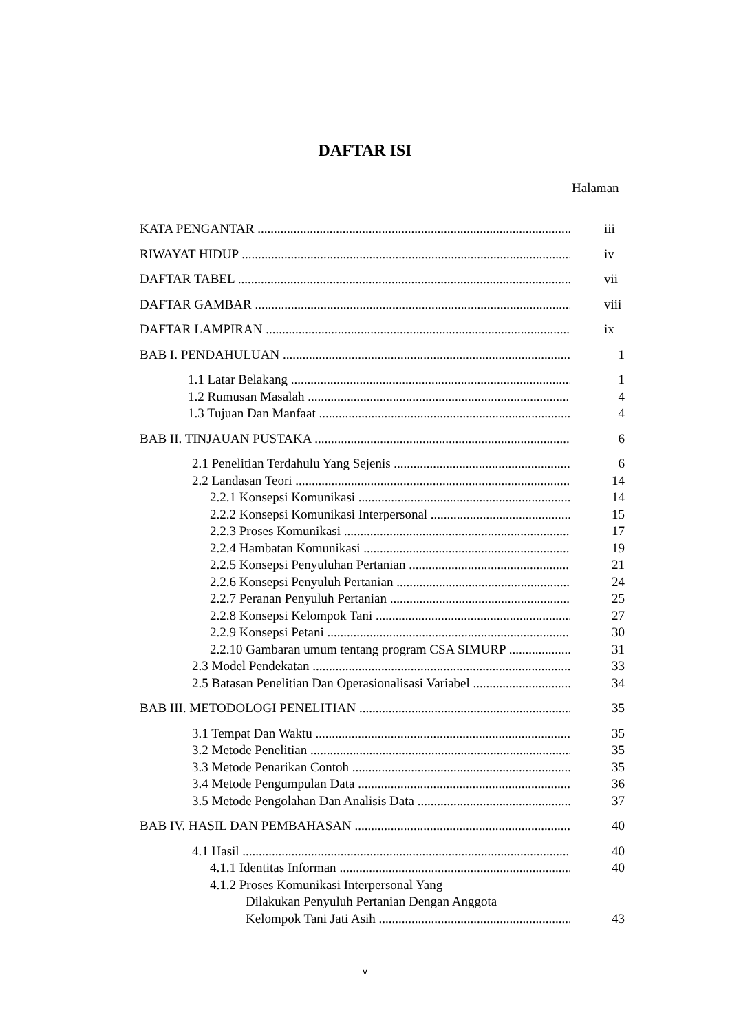DAFTAR ISI
Halaman
KATA PENGANTAR iii
RIWAYAT HIDUP iv
DAFTAR TABEL vii
DAFTAR GAMBAR viii
DAFTAR LAMPIRAN ix
BAB I. PENDAHULUAN 1
1.1 Latar Belakang 1
1.2 Rumusan Masalah 4
1.3 Tujuan Dan Manfaat 4
BAB II. TINJAUAN PUSTAKA 6
2.1 Penelitian Terdahulu Yang Sejenis 6
2.2 Landasan Teori 14
2.2.1 Konsepsi Komunikasi 14
2.2.2 Konsepsi Komunikasi Interpersonal 15
2.2.3 Proses Komunikasi 17
2.2.4 Hambatan Komunikasi 19
2.2.5 Konsepsi Penyuluhan Pertanian 21
2.2.6 Konsepsi Penyuluh Pertanian 24
2.2.7 Peranan Penyuluh Pertanian 25
2.2.8 Konsepsi Kelompok Tani 27
2.2.9 Konsepsi Petani 30
2.2.10 Gambaran umum tentang program CSA SIMURP 31
2.3 Model Pendekatan 33
2.5 Batasan Penelitian Dan Operasionalisasi Variabel 34
BAB III. METODOLOGI PENELITIAN 35
3.1 Tempat Dan Waktu 35
3.2 Metode Penelitian 35
3.3 Metode Penarikan Contoh 35
3.4 Metode Pengumpulan Data 36
3.5 Metode Pengolahan Dan Analisis Data 37
BAB IV. HASIL DAN PEMBAHASAN 40
4.1 Hasil 40
4.1.1 Identitas Informan 40
4.1.2 Proses Komunikasi Interpersonal Yang
Dilakukan Penyuluh Pertanian Dengan Anggota
Kelompok Tani Jati Asih 43
v